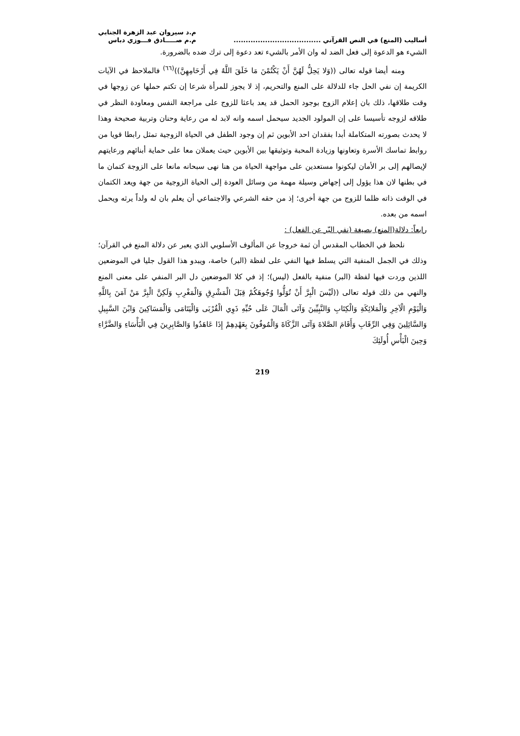أساليب (المنع) في النص القرآني ....................................
م.د سيروان عبد الزهرة الجنابي
م.م صـــــادق فـــوزي دباس
الشيء هو الدعوة إلى فعل الضد له وان الأمر بالشيء تعد دعوة إلى ترك ضده بالضرورة.
ومنه أيضا قوله تعالى ((وَلا يَحِلُّ لَهُنَّ أَنْ يَكْتُمْنَ مَا خَلَقَ اللَّهُ فِي أَرْحَامِهِنَّ))<sup>(٦٦)</sup> فالملاحظ في الآيات الكريمة إن نفي الحل جاء للدلالة على المنع والتحريم، إذ لا يجوز للمرأة شرعا إن تكتم حملها عن زوجها في وقت طلاقها، ذلك بان إعلام الزوج بوجود الحمل قد يعد باعثا للزوج على مراجعة النفس ومعاودة النظر في طلاقه لزوجه تأسيسا على إن المولود الجديد سيحمل اسمه وانه لابد له من رعاية وحنان وتربية صحيحة وهذا لا يحدث بصورته المتكاملة أبدا بفقدان احد الأبوين ثم إن وجود الطفل في الحياة الزوجية تمثل رابطا قويا من روابط تماسك الأسرة وتعاونها وزيادة المحبة وتوثيقها بين الأبوين حيث يعملان معا على حماية أبنائهم ورعايتهم لإيصالهم إلى بر الأمان ليكونوا مستعدين على مواجهة الحياة من هنا نهى سبحانه مانعا على الزوجة كتمان ما في بطنها لان هذا يؤول إلى إجهاض وسيلة مهمة من وسائل العودة إلى الحياة الزوجية من جهة ويعد الكتمان في الوقت ذاته ظلما للزوج من جهة أخرى؛ إذ من حقه الشرعي والاجتماعي أن يعلم بان له ولداً يرثه ويحمل اسمه من بعده.
رابعاً: دلالة(المنع) بصيغة (نفي البّر عن الفعل) :
نلحظ في الخطاب المقدس أن ثمة خروجا عن المألوف الأسلوبي الذي يعبر عن دلالة المنع في القرآن؛ وذلك في الجمل المنفية التي يسلط فيها النفي على لفظة (البر) خاصة، ويبدو هذا القول جليا في الموضعين اللذين وردت فيها لفظة (البر) منفية بالفعل (ليس)؛ إذ في كلا الموضعين دل البر المنفي على معنى المنع والنهي من ذلك قوله تعالى ((لَيْسَ الْبِرَّ أَنْ تُوَلُّوا وُجُوهَكُمْ قِبَلَ الْمَشْرِقِ وَالْمَغْرِبِ وَلَكِنَّ الْبِرَّ مَنْ آمَنَ بِاللَّهِ وَالْيَوْمِ الْآخِرِ وَالْمَلائِكَةِ وَالْكِتَابِ وَالنَّبِيِّينَ وَآتَى الْمَالَ عَلَى حُبِّهِ ذَوِي الْقُرْبَى وَالْيَتَامَى وَالْمَسَاكِينَ وَابْنَ السَّبِيلِ وَالسَّائِلِينَ وَفِي الرِّقَابِ وَأَقَامَ الصَّلاةَ وَآتَى الزَّكَاةَ وَالْمُوفُونَ بِعَهْدِهِمْ إِذَا عَاهَدُوا وَالصَّابِرِينَ فِي الْبَأْسَاءِ وَالضَّرَّاءِ وَحِينَ الْبَأْسِ أُولَئِكَ
219